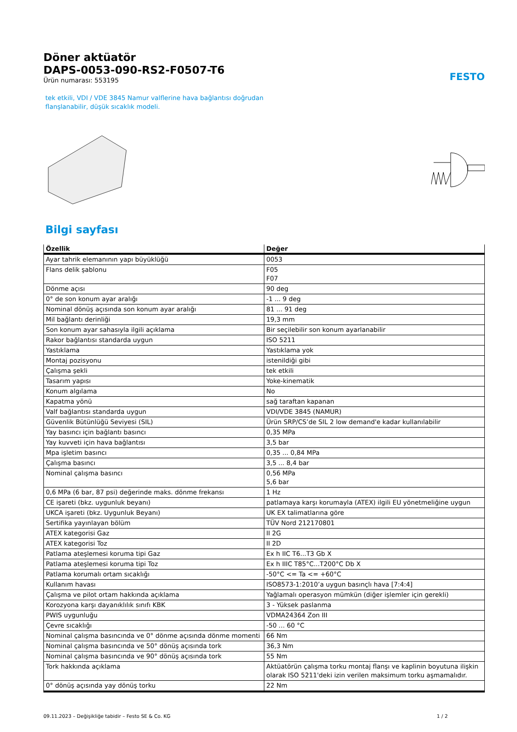FESTO
Döner aktüatör
DAPS-0053-090-RS2-F0507-T6
Ürün numarası: 553195
tek etkili, VDI / VDE 3845 Namur valflerine hava bağlantısı doğrudan
flanşlanabilir, düşük sıcaklık modeli.
Bilgi sayfası
| Özellik | Değer |
| --- | --- |
| Ayar tahrik elemanının yapı büyüklüğü | 0053 |
| Flans delik şablonu | F05 F07 |
| Dönme açısı | 90 deg |
| 0° de son konum ayar aralığı | -1 ... 9 deg |
| Nominal dönüş açısında son konum ayar aralığı | 81 ... 91 deg |
| Mil bağlantı derinliği | 19,3 mm |
| Son konum ayar sahasıyla ilgili açıklama | Bir seçilebilir son konum ayarlanabilir |
| Rakor bağlantısı standarda uygun | ISO 5211 |
| Yastıklama | Yastıklama yok |
| Montaj pozisyonu | istenildiği gibi |
| Çalışma şekli | tek etkili |
| Tasarım yapısı | Yoke-kinematik |
| Konum algılama | No |
| Kapatma yönü | sağ taraftan kapanan |
| Valf bağlantısı standarda uygun | VDI/VDE 3845 (NAMUR) |
| Güvenlik Bütünlüğü Seviyesi (SIL) | Ürün SRP/CS’de SIL 2 low demand'e kadar kullanılabilir |
| Yay basıncı için bağlantı basıncı | 0,35 MPa |
| Yay kuvveti için hava bağlantısı | 3,5 bar |
| Mpa işletim basıncı | 0,35 ... 0,84 MPa |
| Çalışma basıncı | 3,5 ... 8,4 bar |
| Nominal çalışma basıncı | 0,56 MPa 5,6 bar |
| 0,6 MPa (6 bar, 87 psi) değerinde maks. dönme frekansı | 1 Hz |
| CE işareti (bkz. uygunluk beyanı) | patlamaya karşı korumayla (ATEX) ilgili EU yönetmeliğine uygun |
| UKCA işareti (bkz. Uygunluk Beyanı) | UK EX talimatlarına göre |
| Sertifika yayınlayan bölüm | TÜV Nord 212170801 |
| ATEX kategorisi Gaz | II 2G |
| ATEX kategorisi Toz | II 2D |
| Patlama ateşlemesi koruma tipi Gaz | Ex h IIC T6...T3 Gb X |
| Patlama ateşlemesi koruma tipi Toz | Ex h IIIC T85°C...T200°C Db X |
| Patlama korumalı ortam sıcaklığı | -50°C <= Ta <= +60°C |
| Kullanım havası | ISO8573-1:2010’a uygun basınçlı hava [7:4:4] |
| Çalışma ve pilot ortam hakkında açıklama | Yağlamalı operasyon mümkün (diğer işlemler için gerekli) |
| Korozyona karşı dayanıklılık sınıfı KBK | 3 - Yüksek paslanma |
| PWIS uygunluğu | VDMA24364 Zon III |
| Çevre sıcaklığı | -50 ... 60 °C |
| Nominal çalışma basıncında ve 0° dönme açısında dönme momenti | 66 Nm |
| Nominal çalışma basıncında ve 50° dönüş açısında tork | 36,3 Nm |
| Nominal çalışma basıncında ve 90° dönüş açısında tork | 55 Nm |
| Tork hakkında açıklama | Aktüatörün çalışma torku montaj flanşı ve kaplinin boyutuna ilişkin olarak ISO 5211'deki izin verilen maksimum torku aşmamalıdır. |
| 0° dönüş açısında yay dönüş torku | 22 Nm |
09.11.2023 – Değişikliğe tabidir – Festo SE & Co. KG 1 / 2